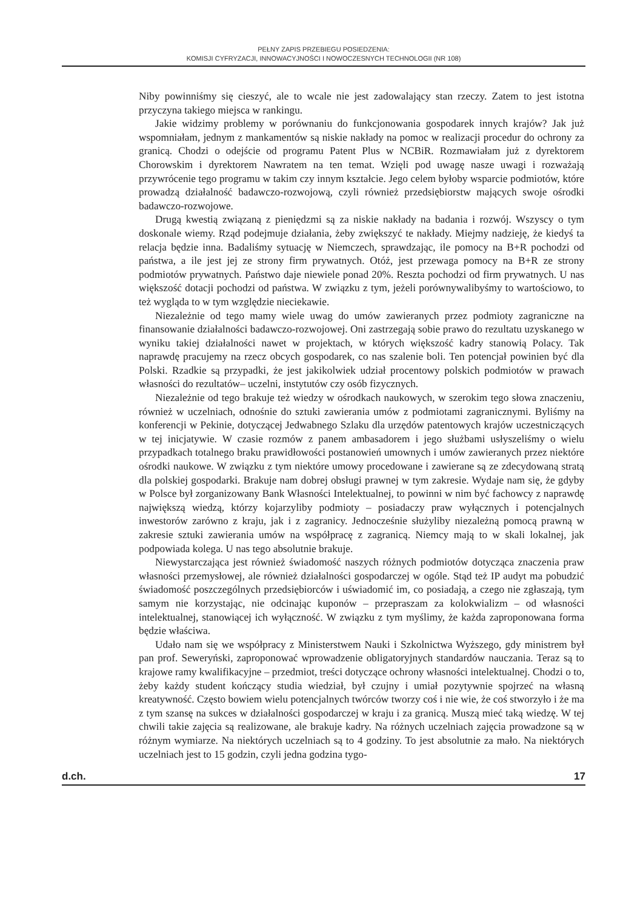PEŁNY ZAPIS PRZEBIEGU POSIEDZENIA:
KOMISJI CYFRYZACJI, INNOWACYJNOŚCI I NOWOCZESNYCH TECHNOLOGII (NR 108)
Niby powinniśmy się cieszyć, ale to wcale nie jest zadowalający stan rzeczy. Zatem to jest istotna przyczyna takiego miejsca w rankingu.
Jakie widzimy problemy w porównaniu do funkcjonowania gospodarek innych krajów? Jak już wspomniałam, jednym z mankamentów są niskie nakłady na pomoc w realizacji procedur do ochrony za granicą. Chodzi o odejście od programu Patent Plus w NCBiR. Rozmawiałam już z dyrektorem Chorowskim i dyrektorem Nawratem na ten temat. Wzięli pod uwagę nasze uwagi i rozważają przywrócenie tego programu w takim czy innym kształcie. Jego celem byłoby wsparcie podmiotów, które prowadzą działalność badawczo-rozwojową, czyli również przedsiębiorstw mających swoje ośrodki badawczo-rozwojowe.
Drugą kwestią związaną z pieniędzmi są za niskie nakłady na badania i rozwój. Wszyscy o tym doskonale wiemy. Rząd podejmuje działania, żeby zwiększyć te nakłady. Miejmy nadzieję, że kiedyś ta relacja będzie inna. Badaliśmy sytuację w Niemczech, sprawdzając, ile pomocy na B+R pochodzi od państwa, a ile jest jej ze strony firm prywatnych. Otóż, jest przewaga pomocy na B+R ze strony podmiotów prywatnych. Państwo daje niewiele ponad 20%. Reszta pochodzi od firm prywatnych. U nas większość dotacji pochodzi od państwa. W związku z tym, jeżeli porównywalibyśmy to wartościowo, to też wygląda to w tym względzie nieciekawie.
Niezależnie od tego mamy wiele uwag do umów zawieranych przez podmioty zagraniczne na finansowanie działalności badawczo-rozwojowej. Oni zastrzegają sobie prawo do rezultatu uzyskanego w wyniku takiej działalności nawet w projektach, w których większość kadry stanowią Polacy. Tak naprawdę pracujemy na rzecz obcych gospodarek, co nas szalenie boli. Ten potencjał powinien być dla Polski. Rzadkie są przypadki, że jest jakikolwiek udział procentowy polskich podmiotów w prawach własności do rezultatów– uczelni, instytutów czy osób fizycznych.
Niezależnie od tego brakuje też wiedzy w ośrodkach naukowych, w szerokim tego słowa znaczeniu, również w uczelniach, odnośnie do sztuki zawierania umów z podmiotami zagranicznymi. Byliśmy na konferencji w Pekinie, dotyczącej Jedwabnego Szlaku dla urzędów patentowych krajów uczestniczących w tej inicjatywie. W czasie rozmów z panem ambasadorem i jego służbami usłyszeliśmy o wielu przypadkach totalnego braku prawidłowości postanowień umownych i umów zawieranych przez niektóre ośrodki naukowe. W związku z tym niektóre umowy procedowane i zawierane są ze zdecydowaną stratą dla polskiej gospodarki. Brakuje nam dobrej obsługi prawnej w tym zakresie. Wydaje nam się, że gdyby w Polsce był zorganizowany Bank Własności Intelektualnej, to powinni w nim być fachowcy z naprawdę największą wiedzą, którzy kojarzyliby podmioty – posiadaczy praw wyłącznych i potencjalnych inwestorów zarówno z kraju, jak i z zagranicy. Jednocześnie służyliby niezależną pomocą prawną w zakresie sztuki zawierania umów na współpracę z zagranicą. Niemcy mają to w skali lokalnej, jak podpowiada kolega. U nas tego absolutnie brakuje.
Niewystarczająca jest również świadomość naszych różnych podmiotów dotycząca znaczenia praw własności przemysłowej, ale również działalności gospodarczej w ogóle. Stąd też IP audyt ma pobudzić świadomość poszczególnych przedsiębiorców i uświadomić im, co posiadają, a czego nie zgłaszają, tym samym nie korzystając, nie odcinając kuponów – przepraszam za kolokwializm – od własności intelektualnej, stanowiącej ich wyłączność. W związku z tym myślimy, że każda zaproponowana forma będzie właściwa.
Udało nam się we współpracy z Ministerstwem Nauki i Szkolnictwa Wyższego, gdy ministrem był pan prof. Seweryński, zaproponować wprowadzenie obligatoryjnych standardów nauczania. Teraz są to krajowe ramy kwalifikacyjne – przedmiot, treści dotyczące ochrony własności intelektualnej. Chodzi o to, żeby każdy student kończący studia wiedział, był czujny i umiał pozytywnie spojrzeć na własną kreatywność. Często bowiem wielu potencjalnych twórców tworzy coś i nie wie, że coś stworzyło i że ma z tym szansę na sukces w działalności gospodarczej w kraju i za granicą. Muszą mieć taką wiedzę. W tej chwili takie zajęcia są realizowane, ale brakuje kadry. Na różnych uczelniach zajęcia prowadzone są w różnym wymiarze. Na niektórych uczelniach są to 4 godziny. To jest absolutnie za mało. Na niektórych uczelniach jest to 15 godzin, czyli jedna godzina tygo-
d.ch. 17